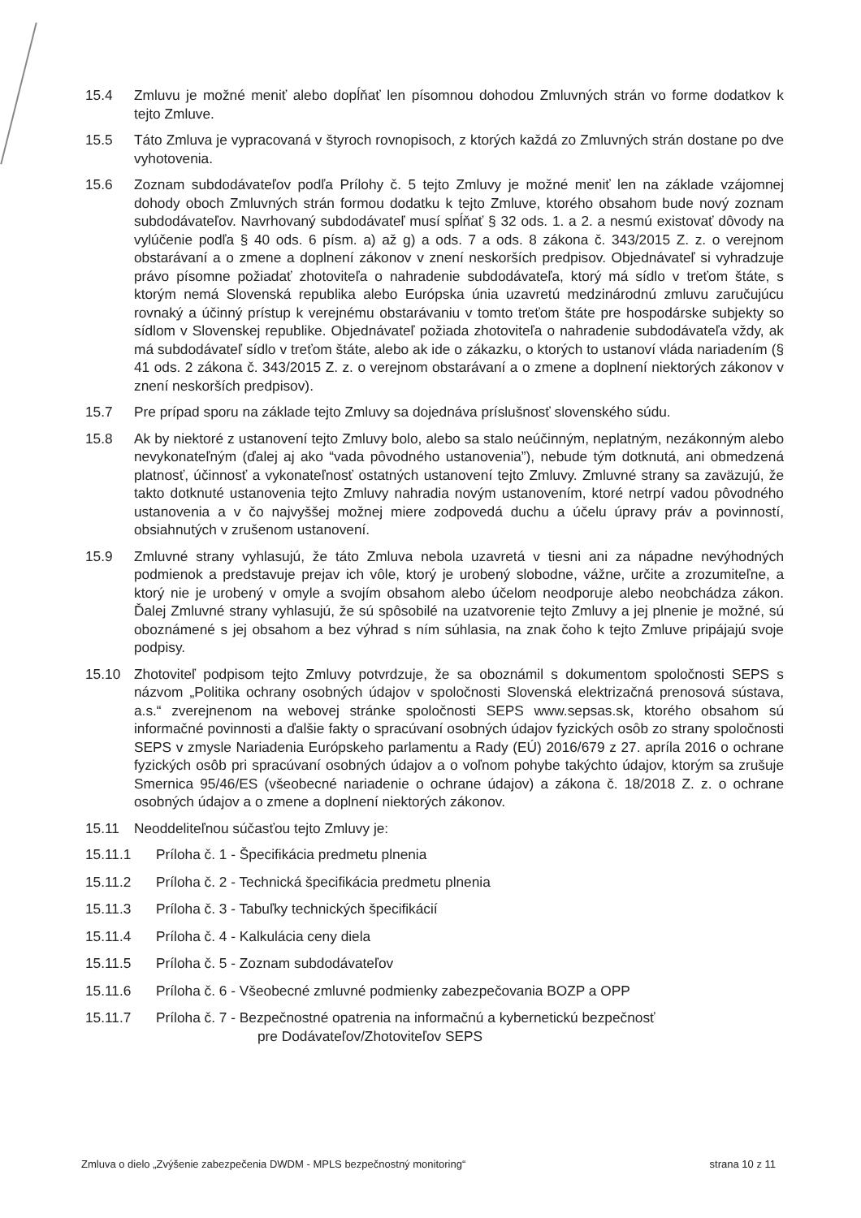15.4 Zmluvu je možné meniť alebo dopĺňať len písomnou dohodou Zmluvných strán vo forme dodatkov k tejto Zmluve.
15.5 Táto Zmluva je vypracovaná v štyroch rovnopisoch, z ktorých každá zo Zmluvných strán dostane po dve vyhotovenia.
15.6 Zoznam subdodávateľov podľa Prílohy č. 5 tejto Zmluvy je možné meniť len na základe vzájomnej dohody oboch Zmluvných strán formou dodatku k tejto Zmluve, ktorého obsahom bude nový zoznam subdodávateľov. Navrhovaný subdodávateľ musí spĺňať § 32 ods. 1. a 2. a nesmú existovať dôvody na vylúčenie podľa § 40 ods. 6 písm. a) až g) a ods. 7 a ods. 8 zákona č. 343/2015 Z. z. o verejnom obstarávaní a o zmene a doplnení zákonov v znení neskorších predpisov. Objednávateľ si vyhradzuje právo písomne požiadať zhotoviteľa o nahradenie subdodávateľa, ktorý má sídlo v treťom štáte, s ktorým nemá Slovenská republika alebo Európska únia uzavretú medzinárodnú zmluvu zaručujúcu rovnaký a účinný prístup k verejnému obstarávaniu v tomto treťom štáte pre hospodárske subjekty so sídlom v Slovenskej republike. Objednávateľ požiada zhotoviteľa o nahradenie subdodávateľa vždy, ak má subdodávateľ sídlo v treťom štáte, alebo ak ide o zákazku, o ktorých to ustanoví vláda nariadením (§ 41 ods. 2 zákona č. 343/2015 Z. z. o verejnom obstarávaní a o zmene a doplnení niektorých zákonov v znení neskorších predpisov).
15.7 Pre prípad sporu na základe tejto Zmluvy sa dojednáva príslušnosť slovenského súdu.
15.8 Ak by niektoré z ustanovení tejto Zmluvy bolo, alebo sa stalo neúčinným, neplatným, nezákonným alebo nevykonateľným (ďalej aj ako “vada pôvodného ustanovenia”), nebude tým dotknutá, ani obmedzená platnosť, účinnosť a vykonateľnosť ostatných ustanovení tejto Zmluvy. Zmluvné strany sa zaväzujú, že takto dotknuté ustanovenia tejto Zmluvy nahradia novým ustanovením, ktoré netrpí vadou pôvodného ustanovenia a v čo najvyššej možnej miere zodpovedá duchu a účelu úpravy práv a povinností, obsiahnutých v zrušenom ustanovení.
15.9 Zmluvné strany vyhlasujú, že táto Zmluva nebola uzavretá v tiesni ani za nápadne nevýhodných podmienok a predstavuje prejav ich vôle, ktorý je urobený slobodne, vážne, určite a zrozumiteľne, a ktorý nie je urobený v omyle a svojím obsahom alebo účelom neodporuje alebo neobchádza zákon. Ďalej Zmluvné strany vyhlasujú, že sú spôsobilé na uzatvorenie tejto Zmluvy a jej plnenie je možné, sú oboznámené s jej obsahom a bez výhrad s ním súhlasia, na znak čoho k tejto Zmluve pripájajú svoje podpisy.
15.10 Zhotoviteľ podpisom tejto Zmluvy potvrdzuje, že sa oboznámil s dokumentom spoločnosti SEPS s názvom „Politika ochrany osobných údajov v spoločnosti Slovenská elektrizačná prenosová sústava, a.s.“ zverejnenom na webovej stránke spoločnosti SEPS www.sepsas.sk, ktorého obsahom sú informačné povinnosti a ďalšie fakty o spracúvaní osobných údajov fyzických osôb zo strany spoločnosti SEPS v zmysle Nariadenia Európskeho parlamentu a Rady (EÚ) 2016/679 z 27. apríla 2016 o ochrane fyzických osôb pri spracúvaní osobných údajov a o voľnom pohybe takýchto údajov, ktorým sa zrušuje Smernica 95/46/ES (všeobecné nariadenie o ochrane údajov) a zákona č. 18/2018 Z. z. o ochrane osobných údajov a o zmene a doplnení niektorých zákonov.
15.11 Neoddeliteľnou súčasťou tejto Zmluvy je:
15.11.1 Príloha č. 1 - Špecifikácia predmetu plnenia
15.11.2 Príloha č. 2 - Technická špecifikácia predmetu plnenia
15.11.3 Príloha č. 3 - Tabuľky technických špecifikácií
15.11.4 Príloha č. 4 - Kalkulácia ceny diela
15.11.5 Príloha č. 5 - Zoznam subdodávateľov
15.11.6 Príloha č. 6 - Všeobecné zmluvné podmienky zabezpečovania BOZP a OPP
15.11.7 Príloha č. 7 - Bezpečnostné opatrenia na informačnú a kybernetickú bezpečnosť
pre Dodávateľov/Zhotoviteľov SEPS
Zmluva o dielo „Zvýšenie zabezpečenia DWDM - MPLS bezpečnostný monitoring“ strana 10 z 11